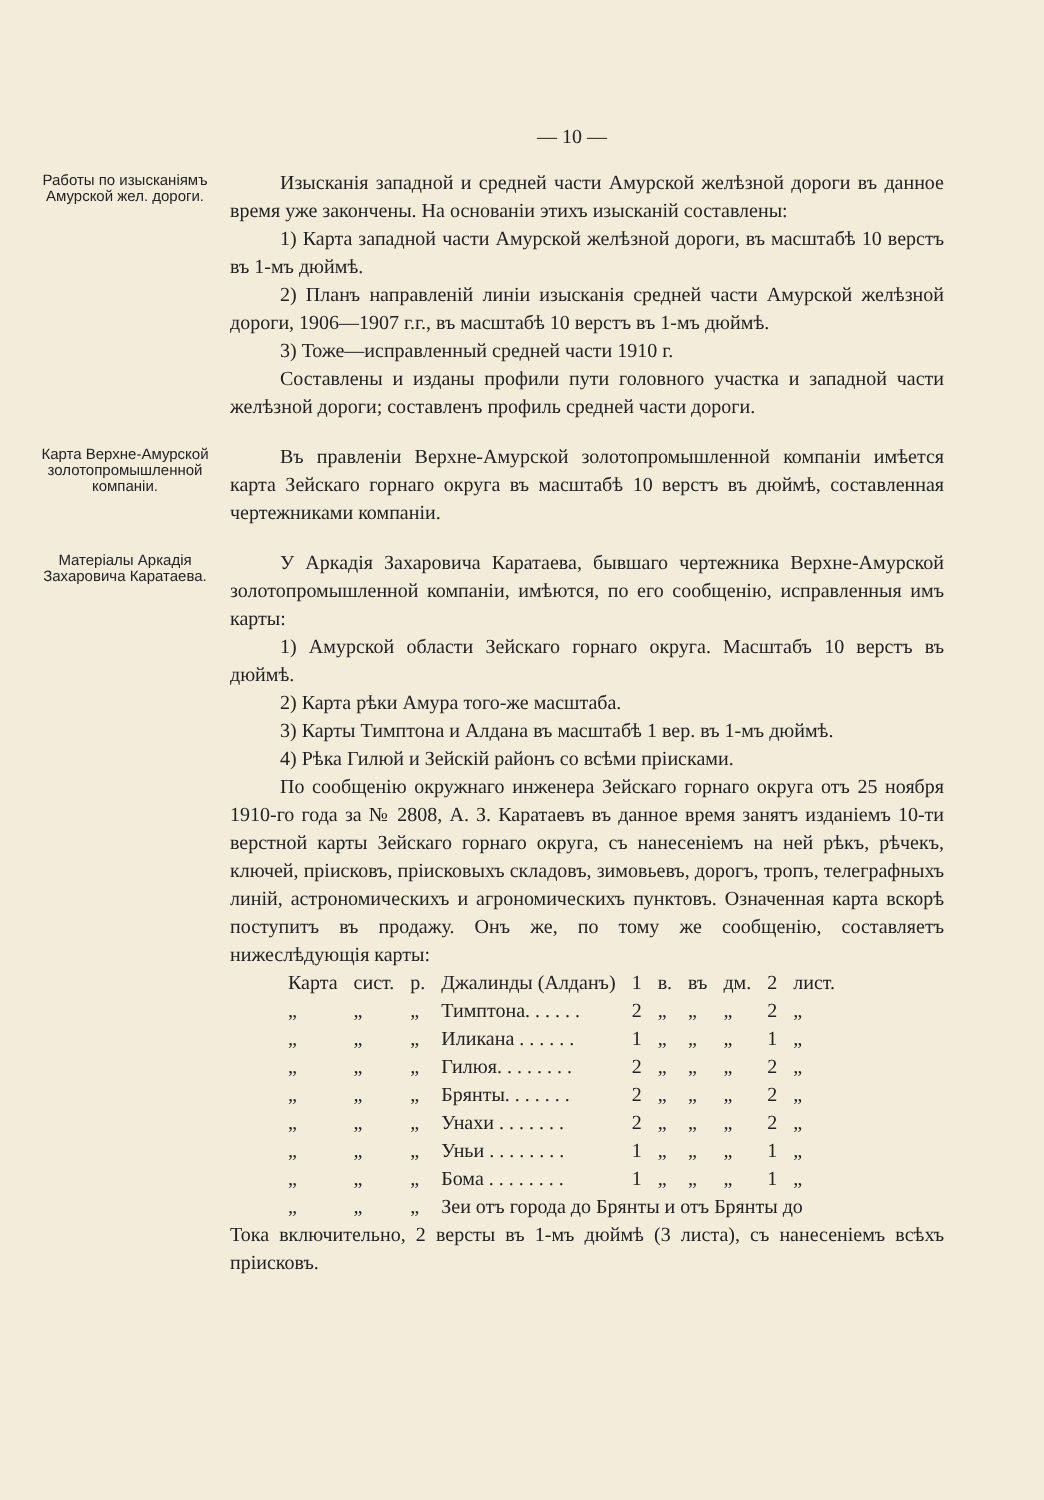— 10 —
Работы по изысканіямъ Амурской жел. дороги.
Изысканія западной и средней части Амурской желѣзной дороги въ данное время уже закончены. На основаніи этихъ изысканій составлены:
1) Карта западной части Амурской желѣзной дороги, въ масштабѣ 10 верстъ въ 1-мъ дюймѣ.
2) Планъ направленій линіи изысканія средней части Амурской желѣзной дороги, 1906—1907 г.г., въ масштабѣ 10 верстъ въ 1-мъ дюймѣ.
3) Тоже—исправленный средней части 1910 г.
Составлены и изданы профили пути головного участка и западной части желѣзной дороги; составленъ профиль средней части дороги.
Карта Верхне-Амурской золотопромышленной компаніи.
Въ правленіи Верхне-Амурской золотопромышленной компаніи имѣется карта Зейскаго горнаго округа въ масштабѣ 10 верстъ въ дюймѣ, составленная чертежниками компаніи.
Матеріалы Аркадія Захаровича Каратаева.
У Аркадія Захаровича Каратаева, бывшаго чертежника Верхне-Амурской золотопромышленной компаніи, имѣются, по его сообщенію, исправленныя имъ карты:
1) Амурской области Зейскаго горнаго округа. Масштабъ 10 верстъ въ дюймѣ.
2) Карта рѣки Амура того-же масштаба.
3) Карты Тимптона и Алдана въ масштабѣ 1 вер. въ 1-мъ дюймѣ.
4) Рѣка Гилюй и Зейскій районъ со всѣми пріисками.
По сообщенію окружнаго инженера Зейскаго горнаго округа отъ 25 ноября 1910-го года за № 2808, А. З. Каратаевъ въ данное время занятъ изданіемъ 10-ти верстной карты Зейскаго горнаго округа, съ нанесеніемъ на ней рѣкъ, рѣчекъ, ключей, пріисковъ, пріисковыхъ складовъ, зимовьевъ, дорогъ, тропъ, телеграфныхъ линій, астрономическихъ и агрономическихъ пунктовъ. Означенная карта вскорѣ поступитъ въ продажу. Онъ же, по тому же сообщенію, составляетъ нижеслѣдующія карты:
| Карта | сист. | р. | Джалинды (Алданъ) | 1 | в. | въ | дм. | 2 | лист. |
| „ | „ | „ | Тимптона. . . . . . | 2 | „ | „ | „ | 2 | „ |
| „ | „ | „ | Иликана . . . . . . | 1 | „ | „ | „ | 1 | „ |
| „ | „ | „ | Гилюя. . . . . . . . | 2 | „ | „ | „ | 2 | „ |
| „ | „ | „ | Брянты. . . . . . . | 2 | „ | „ | „ | 2 | „ |
| „ | „ | „ | Унахи . . . . . . . | 2 | „ | „ | „ | 2 | „ |
| „ | „ | „ | Уньи . . . . . . . . | 1 | „ | „ | „ | 1 | „ |
| „ | „ | „ | Бома . . . . . . . . | 1 | „ | „ | „ | 1 | „ |
| „ | „ | „ | Зеи отъ города до Брянты и отъ Брянты до | | | | | | |
Тока включительно, 2 версты въ 1-мъ дюймѣ (3 листа), съ нанесеніемъ всѣхъ пріисковъ.